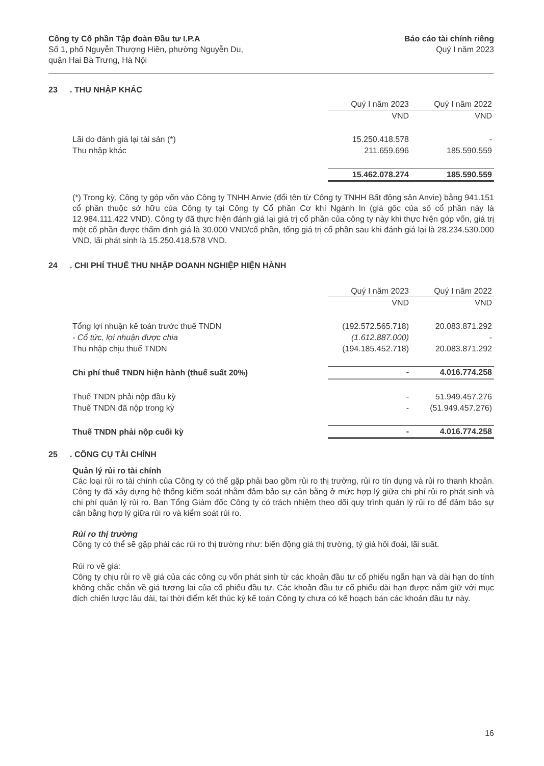Công ty Cổ phần Tập đoàn Đầu tư I.P.A
Số 1, phố Nguyễn Thượng Hiền, phường Nguyễn Du,
quận Hai Bà Trưng, Hà Nội
Báo cáo tài chính riêng
Quý I năm 2023
23. THU NHẬP KHÁC
| | Quý I năm 2023 | Quý I năm 2022 |
| --- | --- | --- |
| | VND | VND |
| Lãi do đánh giá lại tài sản (*) | 15.250.418.578 | - |
| Thu nhập khác | 211.659.696 | 185.590.559 |
| | 15.462.078.274 | 185.590.559 |
(*) Trong kỳ, Công ty góp vốn vào Công ty TNHH Anvie (đổi tên từ Công ty TNHH Bất động sản Anvie) bằng 941.151 cổ phần thuộc sở hữu của Công ty tại Công ty Cổ phần Cơ khí Ngành In (giá gốc của số cổ phần này là 12.984.111.422 VND). Công ty đã thực hiện đánh giá lại giá trị cổ phần của công ty này khi thực hiện góp vốn, giá trị một cổ phần được thẩm định giá là 30.000 VND/cổ phần, tổng giá trị cổ phần sau khi đánh giá lại là 28.234.530.000 VND, lãi phát sinh là 15.250.418.578 VND.
24. CHI PHÍ THUẾ THU NHẬP DOANH NGHIỆP HIỆN HÀNH
| | Quý I năm 2023 | Quý I năm 2022 |
| --- | --- | --- |
| | VND | VND |
| Tổng lợi nhuận kế toán trước thuế TNDN | (192.572.565.718) | 20.083.871.292 |
| - Cổ tức, lợi nhuận được chia | (1.612.887.000) | - |
| Thu nhập chịu thuế TNDN | (194.185.452.718) | 20.083.871.292 |
| Chi phí thuế TNDN hiện hành (thuế suất 20%) | - | 4.016.774.258 |
| Thuế TNDN phải nộp đầu kỳ | - | 51.949.457.276 |
| Thuế TNDN đã nộp trong kỳ | - | (51.949.457.276) |
| Thuế TNDN phải nộp cuối kỳ | - | 4.016.774.258 |
25. CÔNG CỤ TÀI CHÍNH
Quản lý rủi ro tài chính
Các loại rủi ro tài chính của Công ty có thể gặp phải bao gồm rủi ro thị trường, rủi ro tín dụng và rủi ro thanh khoản. Công ty đã xây dựng hệ thống kiểm soát nhằm đảm bảo sự cân bằng ở mức hợp lý giữa chi phí rủi ro phát sinh và chi phí quản lý rủi ro. Ban Tổng Giám đốc Công ty có trách nhiệm theo dõi quy trình quản lý rủi ro để đảm bảo sự cân bằng hợp lý giữa rủi ro và kiểm soát rủi ro.
Rủi ro thị trường
Công ty có thể sẽ gặp phải các rủi ro thị trường như: biến động giá thị trường, tỷ giá hối đoái, lãi suất.
Rủi ro về giá:
Công ty chịu rủi ro về giá của các công cụ vốn phát sinh từ các khoản đầu tư cổ phiếu ngắn hạn và dài hạn do tính không chắc chắn về giá tương lai của cổ phiếu đầu tư. Các khoản đầu tư cổ phiếu dài hạn được nắm giữ với mục đích chiến lược lâu dài, tại thời điểm kết thúc kỳ kế toán Công ty chưa có kế hoạch bán các khoản đầu tư này.
16